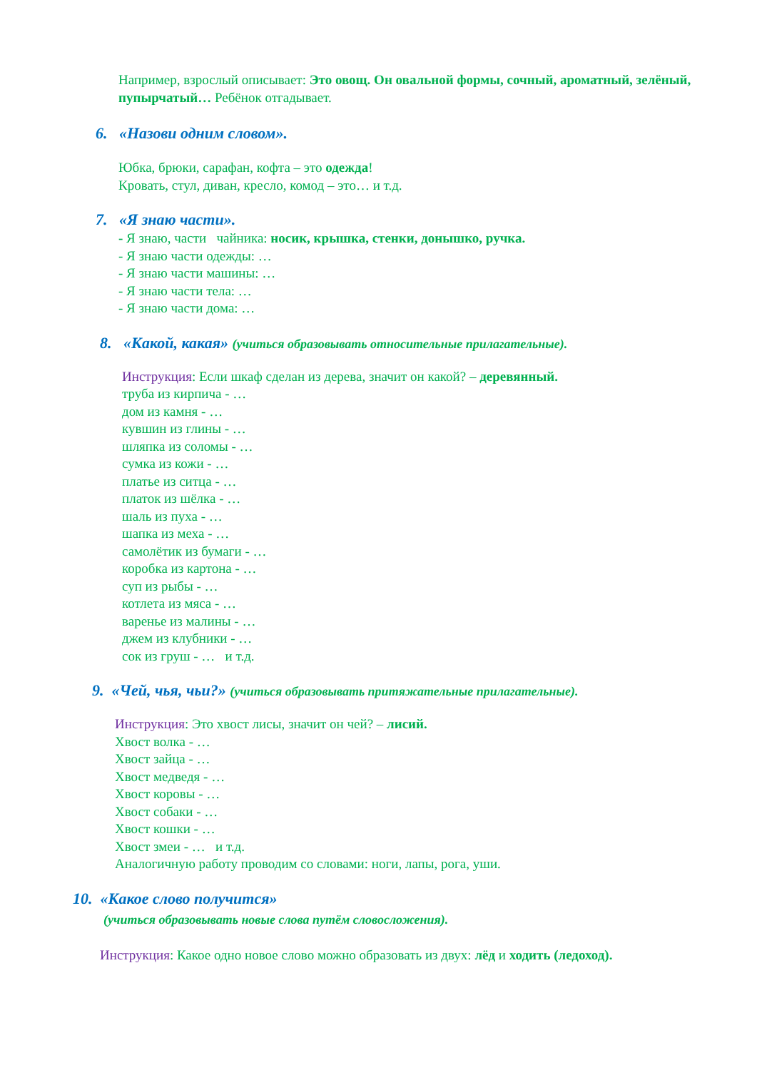Например, взрослый описывает: Это овощ. Он овальной формы, сочный, ароматный, зелёный, пупырчатый… Ребёнок отгадывает.
6. «Назови одним словом».
Юбка, брюки, сарафан, кофта – это одежда!
Кровать, стул, диван, кресло, комод – это… и т.д.
7. «Я знаю части».
- Я знаю, части чайника: носик, крышка, стенки, донышко, ручка.
- Я знаю части одежды: …
- Я знаю части машины: …
- Я знаю части тела: …
- Я знаю части дома: …
8. «Какой, какая» (учиться образовывать относительные прилагательные).
Инструкция: Если шкаф сделан из дерева, значит он какой? – деревянный.
труба из кирпича - …
дом из камня - …
кувшин из глины - …
шляпка из соломы - …
сумка из кожи - …
платье из ситца - …
платок из шёлка - …
шаль из пуха - …
шапка из меха - …
самолётик из бумаги - …
коробка из картона - …
суп из рыбы - …
котлета из мяса - …
варенье из малины - …
джем из клубники - …
сок из груш - … и т.д.
9. «Чей, чья, чьи?» (учиться образовывать притяжательные прилагательные).
Инструкция: Это хвост лисы, значит он чей? – лисий.
Хвост волка - …
Хвост зайца - …
Хвост медведя - …
Хвост коровы - …
Хвост собаки - …
Хвост кошки - …
Хвост змеи - … и т.д.
Аналогичную работу проводим со словами: ноги, лапы, рога, уши.
10. «Какое слово получится»
(учиться образовывать новые слова путём словосложения).
Инструкция: Какое одно новое слово можно образовать из двух: лёд и ходить (ледоход).